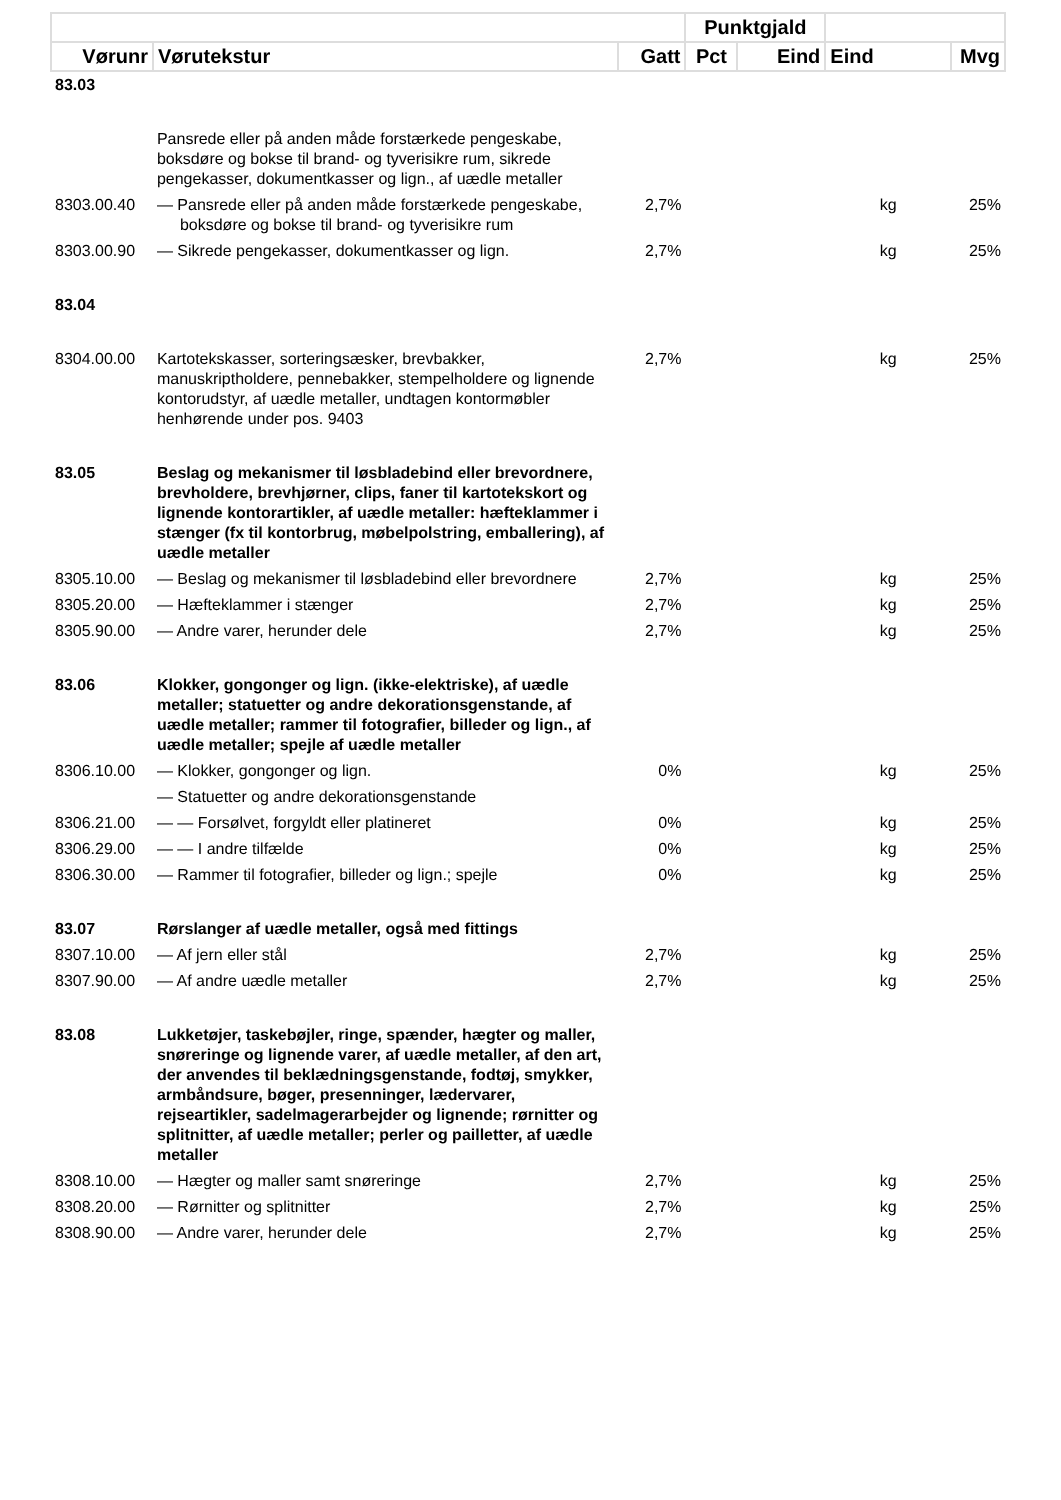| | | | Punktgjald | | | |
| --- | --- | --- | --- | --- | --- | --- |
| Vørunr | Vørutekstur | Gatt | Pct | Eind | Eind | Mvg |
| 83.03 | | | | | | |
| | Pansrede eller på anden måde forstærkede pengeskabe, boksdøre og bokse til brand- og tyverisikre rum, sikrede pengekasser, dokumentkasser og lign., af uædle metaller | | | | | |
| 8303.00.40 | — Pansrede eller på anden måde forstærkede pengeskabe, boksdøre og bokse til brand- og tyverisikre rum | 2,7% | | | kg | 25% |
| 8303.00.90 | — Sikrede pengekasser, dokumentkasser og lign. | 2,7% | | | kg | 25% |
| 83.04 | | | | | | |
| 8304.00.00 | Kartotekskasser, sorteringsæsker, brevbakker, manuskriptholdere, pennebakker, stempelholdere og lignende kontorudstyr, af uædle metaller, undtagen kontormøbler henhørende under pos. 9403 | 2,7% | | | kg | 25% |
| 83.05 | Beslag og mekanismer til løsbladebind eller brevordnere, brevholdere, brevhjørner, clips, faner til kartotekskort og lignende kontorartikler, af uædle metaller: hæfteklammer i stænger (fx til kontorbrug, møbelpolstring, emballering), af uædle metaller | | | | | |
| 8305.10.00 | — Beslag og mekanismer til løsbladebind eller brevordnere | 2,7% | | | kg | 25% |
| 8305.20.00 | — Hæfteklammer i stænger | 2,7% | | | kg | 25% |
| 8305.90.00 | — Andre varer, herunder dele | 2,7% | | | kg | 25% |
| 83.06 | Klokker, gongonger og lign. (ikke-elektriske), af uædle metaller; statuetter og andre dekorationsgenstande, af uædle metaller; rammer til fotografier, billeder og lign., af uædle metaller; spejle af uædle metaller | | | | | |
| 8306.10.00 | — Klokker, gongonger og lign. | 0% | | | kg | 25% |
| | — Statuetter og andre dekorationsgenstande | | | | | |
| 8306.21.00 | — — Forsølvet, forgyldt eller platineret | 0% | | | kg | 25% |
| 8306.29.00 | — — I andre tilfælde | 0% | | | kg | 25% |
| 8306.30.00 | — Rammer til fotografier, billeder og lign.; spejle | 0% | | | kg | 25% |
| 83.07 | Rørslanger af uædle metaller, også med fittings | | | | | |
| 8307.10.00 | — Af jern eller stål | 2,7% | | | kg | 25% |
| 8307.90.00 | — Af andre uædle metaller | 2,7% | | | kg | 25% |
| 83.08 | Lukketøjer, taskebøjler, ringe, spænder, hægter og maller, snøreringe og lignende varer, af uædle metaller, af den art, der anvendes til beklædningsgenstande, fodtøj, smykker, armbåndsure, bøger, presenninger, lædervarer, rejseartikler, sadelmagerarbejder og lignende; rørnitter og splitnitter, af uædle metaller; perler og pailletter, af uædle metaller | | | | | |
| 8308.10.00 | — Hægter og maller samt snøreringe | 2,7% | | | kg | 25% |
| 8308.20.00 | — Rørnitter og splitnitter | 2,7% | | | kg | 25% |
| 8308.90.00 | — Andre varer, herunder dele | 2,7% | | | kg | 25% |